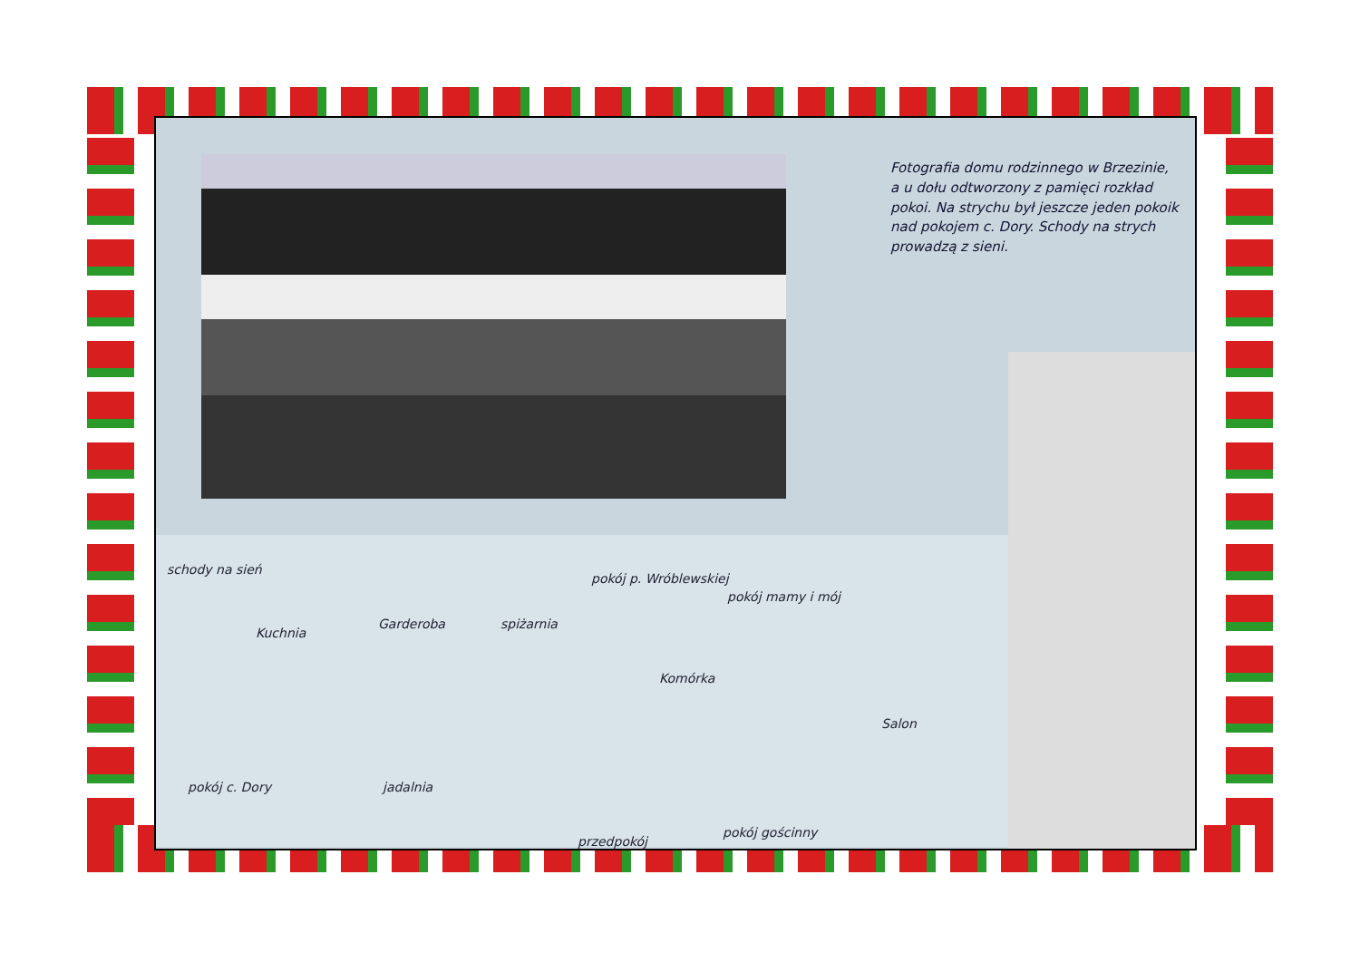Fotografia domu rodzinnego w Brzezinie, a u dołu odtworzony z pamięci rozkład pokoi. Na strychu był jeszcze jeden pokoik nad pokojem c. Dory. Schody na strych prowadzą z sieni.
schody na sień
Kuchnia
Garderoba spiżarnia
pokój p. Wróblewskiej
pokój mamy i mój
Komórka
Salon
pokój c. Dory jadalnia
przedpokój
pokój gościnny